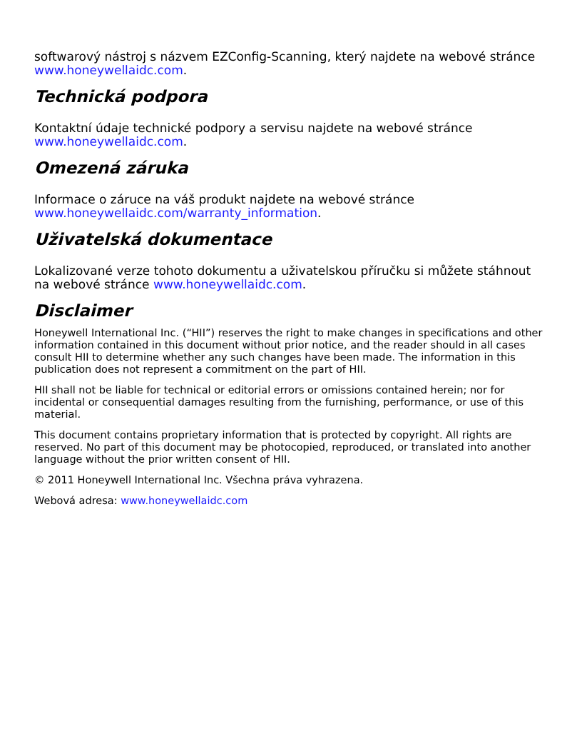softwarový nástroj s názvem EZConfig-Scanning, který najdete na webové stránce www.honeywellaidc.com.
Technická podpora
Kontaktní údaje technické podpory a servisu najdete na webové stránce www.honeywellaidc.com.
Omezená záruka
Informace o záruce na váš produkt najdete na webové stránce www.honeywellaidc.com/warranty_information.
Uživatelská dokumentace
Lokalizované verze tohoto dokumentu a uživatelskou příručku si můžete stáhnout na webové stránce www.honeywellaidc.com.
Disclaimer
Honeywell International Inc. (“HII”) reserves the right to make changes in specifications and other information contained in this document without prior notice, and the reader should in all cases consult HII to determine whether any such changes have been made. The information in this publication does not represent a commitment on the part of HII.
HII shall not be liable for technical or editorial errors or omissions contained herein; nor for incidental or consequential damages resulting from the furnishing, performance, or use of this material.
This document contains proprietary information that is protected by copyright. All rights are reserved. No part of this document may be photocopied, reproduced, or translated into another language without the prior written consent of HII.
© 2011 Honeywell International Inc. Všechna práva vyhrazena.
Webová adresa: www.honeywellaidc.com